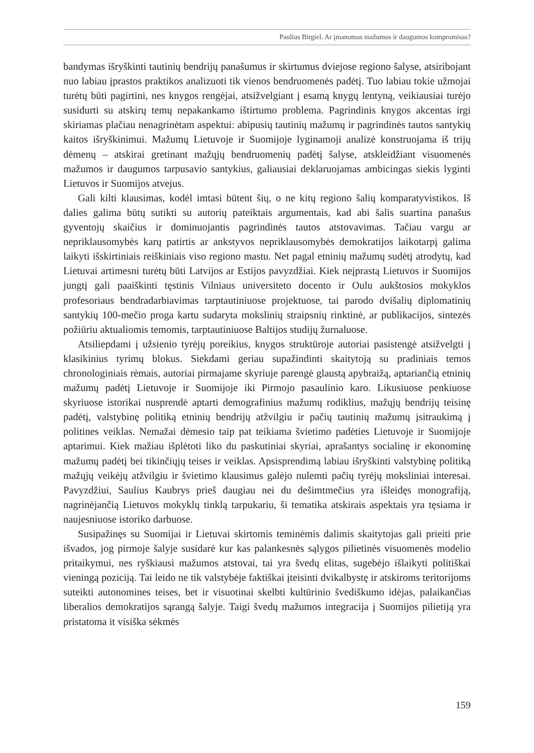Paulius Birgiel. Ar įmanomas mažumos ir daugumos kompromisas?
bandymas išryškinti tautinių bendrijų panašumus ir skirtumus dviejose regiono šalyse, atsiribojant nuo labiau įprastos praktikos analizuoti tik vienos bendruomenės padėtį. Tuo labiau tokie užmojai turėtų būti pagirtini, nes knygos rengėjai, atsižvelgiant į esamą knygų lentyną, veikiausiai turėjo susidurti su atskirų temų nepakankamo ištirtumo problema. Pagrindinis knygos akcentas irgi skiriamas plačiau nenagrinėtam aspektui: abipusių tautinių mažumų ir pagrindinės tautos santykių kaitos išryškinimui. Mažumų Lietuvoje ir Suomijoje lyginamoji analizė konstruojama iš trijų dėmenų – atskirai gretinant mažųjų bendruomenių padėtį šalyse, atskleidžiant visuomenės mažumos ir daugumos tarpusavio santykius, galiausiai deklaruojamas ambicingas siekis lyginti Lietuvos ir Suomijos atvejus.
Gali kilti klausimas, kodėl imtasi būtent šių, o ne kitų regiono šalių komparatyvistikos. Iš dalies galima būtų sutikti su autorių pateiktais argumentais, kad abi šalis suartina panašus gyventojų skaičius ir dominuojantis pagrindinės tautos atstovavimas. Tačiau vargu ar nepriklausomybės karų patirtis ar ankstyvos nepriklausomybės demokratijos laikotarpį galima laikyti išskirtiniais reiškiniais viso regiono mastu. Net pagal etninių mažumų sudėtį atrodytų, kad Lietuvai artimesni turėtų būti Latvijos ar Estijos pavyzdžiai. Kiek neįprastą Lietuvos ir Suomijos jungtį gali paaiškinti tęstinis Vilniaus universiteto docento ir Oulu aukštosios mokyklos profesoriaus bendradarbiavimas tarptautiniuose projektuose, tai parodo dvišalių diplomatinių santykių 100-mečio proga kartu sudaryta mokslinių straipsnių rinktinė, ar publikacijos, sintezės požiūriu aktualiomis temomis, tarptautiniuose Baltijos studijų žurnaluose.
Atsiliepdami į užsienio tyrėjų poreikius, knygos struktūroje autoriai pasistengė atsižvelgti į klasikinius tyrimų blokus. Siekdami geriau supažindinti skaitytoją su pradiniais temos chronologiniais rėmais, autoriai pirmajame skyriuje parengė glaustą apybraižą, aptariančią etninių mažumų padėtį Lietuvoje ir Suomijoje iki Pirmojo pasaulinio karo. Likusiuose penkiuose skyriuose istorikai nusprendė aptarti demografinius mažumų rodiklius, mažųjų bendrijų teisinę padėtį, valstybinę politiką etninių bendrijų atžvilgiu ir pačių tautinių mažumų įsitraukimą į politines veiklas. Nemažai dėmesio taip pat teikiama švietimo padėties Lietuvoje ir Suomijoje aptarimui. Kiek mažiau išplėtoti liko du paskutiniai skyriai, aprašantys socialinę ir ekonominę mažumų padėtį bei tikinčiųjų teises ir veiklas. Apsisprendimą labiau išryškinti valstybinę politiką mažųjų veikėjų atžvilgiu ir švietimo klausimus galėjo nulemti pačių tyrėjų moksliniai interesai. Pavyzdžiui, Saulius Kaubrys prieš daugiau nei du dešimtmečius yra išleidęs monografiją, nagrinėjančią Lietuvos mokyklų tinklą tarpukariu, ši tematika atskirais aspektais yra tęsiama ir naujesniuose istoriko darbuose.
Susipažinęs su Suomijai ir Lietuvai skirtomis teminėmis dalimis skaitytojas gali prieiti prie išvados, jog pirmoje šalyje susidarė kur kas palankesnės sąlygos pilietinės visuomenės modelio pritaikymui, nes ryškiausi mažumos atstovai, tai yra švedų elitas, sugebėjo išlaikyti politiškai vieningą poziciją. Tai leido ne tik valstybėje faktiškai įteisinti dvikalbystę ir atskiroms teritorijoms suteikti autonomines teises, bet ir visuotinai skelbti kultūrinio švediškumo idėjas, palaikančias liberalios demokratijos sąrangą šalyje. Taigi švedų mažumos integracija į Suomijos pilietiją yra pristatoma it visiška sėkmės
159